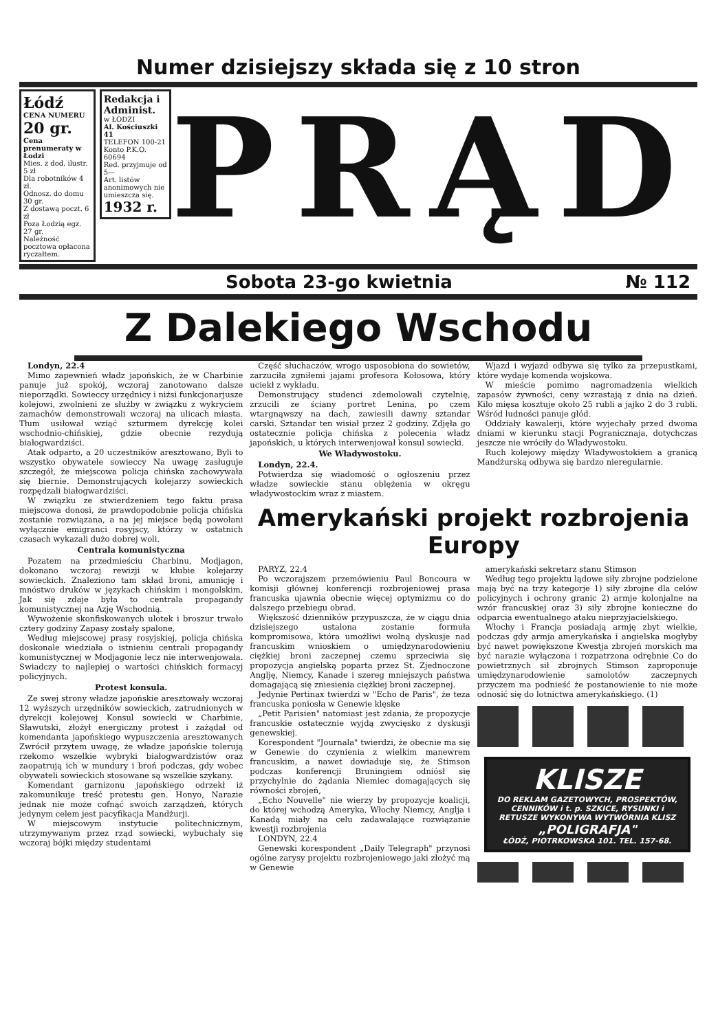Numer dzisiejszy składa się z 10 stron
Łódź
CENA NUMERU
20 gr.
Cena prenumeraty w Łodzi
Mies. z dod. ilustr. 5 zł
Dla robotników 4 zł.
Odnosz. do domu 30 gr.
Z dostawą poczt. 6 zł
Poza Łodzią egz. 27 gr.
Należność pocztowa opłacona ryczałtem.
Redakcja i Administ.
w ŁODZI
Al. Kościuszki 41
TELEFON 100-21
Konto P.K.O. 60694
Red. przyjmuje od 5—
Art. listów anonimowych nie umieszcza się.
1932 r.
PRĄD
Sobota 23-go kwietnia № 112
Z Dalekiego Wschodu
Londyn, 22.4
Mimo zapewnień władz japońskich, że w Charbinie panuje już spokój, wczoraj zanotowano dalsze nieporządki. Sowieccy urzędnicy i niżsi funkcjonarjusze kolejowi, zwolnieni ze służby w związku z wykryciem zamachów demonstrowali wczoraj na ulicach miasta. Tłum usiłował wziąć szturmem dyrekcję kolei wschodnio-chińskiej, gdzie obecnie rezydują białogwardziści.
Atak odparto, a 20 uczestników aresztowano, Byli to wszystko obywatele sowieccy Na uwagę zasługuje szczegół, że miejscowa policja chińska zachowywała się biernie. Demonstrujących kolejarzy sowieckich rozpędzali białogwardziści.
W związku ze stwierdzeniem tego faktu prasa miejscowa donosi, że prawdopodobnie policja chińska zostanie rozwiązana, a na jej miejsce będą powołani wyłącznie emigranci rosyjscy, którzy w ostatnich czasach wykazali dużo dobrej woli.
Centrala komunistyczna
Pozatem na przedmieściu Charbinu, Modjagon, dokonano wczoraj rewizji w klubie kolejarzy sowieckich. Znaleziono tam skład broni, amunicję i mnóstwo druków w językach chińskim i mongolskim, Jak się zdaje była to centrala propagandy komunistycznej na Azję Wschodnią.
Wywożenie skonfiskowanych ulotek i broszur trwało cztery godziny Zapasy zostały spalone,
Według miejscowej prasy rosyjskiej, policja chińska doskonale wiedziała o istnieniu centrali propagandy komunistycznej w Modjagonie lecz nie interwenjowała. Swiadczy to najlepiej o wartości chińskich formacyj policyjnych.
Protest konsula.
Ze swej strony władze japońskie aresztowały wczoraj 12 wyższych urzędników sowieckich, zatrudnionych w dyrekcji kolejowej Konsul sowiecki w Charbinie, Sławutski, złożył energiczny protest i zażądał od komendanta japońskiego wypuszczenia aresztowanych Zwrócił przytem uwagę, że władze japońskie tolerują rzekomo wszelkie wybryki białogwardzistów oraz zaopatrują ich w mundury i broń podczas, gdy wobec obywateli sowieckich stosowane są wszelkie szykany.
Komendant garnizonu japońskiego odrzekł iż zakomunikuje treść protestu gen. Honyo, Narazie jednak nie może cofnąć swoich zarządzeń, których jedynym celem jest pacyfikacja Mandżurji.
W miejscowym instytucie politechnicznym, utrzymywanym przez rząd sowiecki, wybuchały się wczoraj bójki między studentami
Część słuchaczów, wrogo usposobiona do sowietów, zarzuciła zgniłemi jajami profesora Kołosowa, który uciekł z wykładu.
Demonstrujący studenci zdemolowali czytelnię, zrzucili ze ściany portret Lenina, po czem wtargnąwszy na dach, zawiesili dawny sztandar carski. Sztandar ten wisiał przez 2 godziny. Zdjęła go ostatecznie policja chińska z polecenia władz japońskich, u których interwenjował konsul sowiecki.
We Władywostoku.
Londyn, 22.4.
Potwierdza się wiadomość o ogłoszeniu przez władze sowieckie stanu oblężenia w okręgu władywostockim wraz z miastem.
Wjazd i wyjazd odbywa się tylko za przepustkami, które wydaje komenda wojskowa.
W mieście pomimo nagromadzenia wielkich zapasów żywności, ceny wzrastają z dnia na dzień. Kilo mięsa kosztuje około 25 rubli a jajko 2 do 3 rubli. Wśród ludności panuje głód.
Oddziały kawalerji, które wyjechały przed dwoma dniami w kierunku stacji Pogranicznaja, dotychczas jeszcze nie wróciły do Władywostoku.
Ruch kolejowy między Władywostokiem a granicą Mandżurską odbywa się bardzo nieregularnie.
Amerykański projekt rozbrojenia Europy
PARYZ, 22.4
Po wczorajszem przemówieniu Paul Boncoura w komisji głównej konferencji rozbrojeniowej prasa francuska ujawnia obecnie więcej optymizmu co do dalszego przebiegu obrad.
Większość dzienników przypuszcza, że w ciągu dnia dzisiejszego ustalona zostanie formuła kompromisowa, która umożliwi wolną dyskusje nad francuskim wnioskiem o umiędzynarodowieniu ciężkiej broni zaczepnej czemu sprzeciwia się propozycja angielską poparta przez St. Zjednoczone Anglję, Niemcy, Kanade i szereg mniejszych państwa domagającą się zniesienia ciężkiej broni zaczepnej.
Jedynie Pertinax twierdzi w "Echo de Paris", że teza francuska poniosła w Genewie klęske
„Petit Parisien" natomiast jest zdania, że propozycje francuskie ostatecznie wyjdą zwycięsko z dyskusji genewskiej.
Korespondent "Journala" twierdzi, że obecnie ma się w Genewie do czynienia z wielkim manewrem francuskim, a nawet dowiaduje się, że Stimson podczas konferencji Bruningiem odniósł się przychylnie do żądania Niemiec domagających się równości zbrojeń,
„Echo Nouvelle" nie wierzy by propozycje koalicji, do której wchodzą Ameryka, Włochy Niemcy, Anglja i Kanadą miały na celu zadawalające rozwiązanie kwestji rozbrojenia
LONDYN, 22.4
Genewski korespondent „Daily Telegraph" przynosi ogólne zarysy projektu rozbrojeniowego jaki złożyć mą w Genewie
amerykański sekretarz stanu Stimson
Według tego projektu lądowe siły zbrojne podzielone mają być na trzy kategorje 1) siły zbrojne dla celów policyjnych i ochrony granic 2) armje kolonjalne na wzór francuskiej oraz 3) siły zbrojne konieczne do odparcia ewentualnego ataku nieprzyjacielskiego.
Włochy i Francja posiadają armję zbyt wielkie, podczas gdy armja amerykańska i angielska mogłyby być nawet powiększone Kwestja zbrojeń morskich ma być narazie wyłączona i rozpatrzona odrębnie Co do powietrznych sił zbrojnych Stimson zaproponuje umiędzynarodowienie samolotów zaczepnych przyczem ma podnieść że postanowienie to nie może odnosić się do lotnictwa amerykańskiego. (1)
KLISZE
DO REKLAM GAZETOWYCH, PROSPEKTÓW, CENNIKÓW i t. p. SZKICE, RYSUNKI i RETUSZE WYKONYWA WYTWÓRNIA KLISZ
„POLIGRAFJA"
ŁÓDŹ, PIOTRKOWSKA 101. TEL. 157-68.